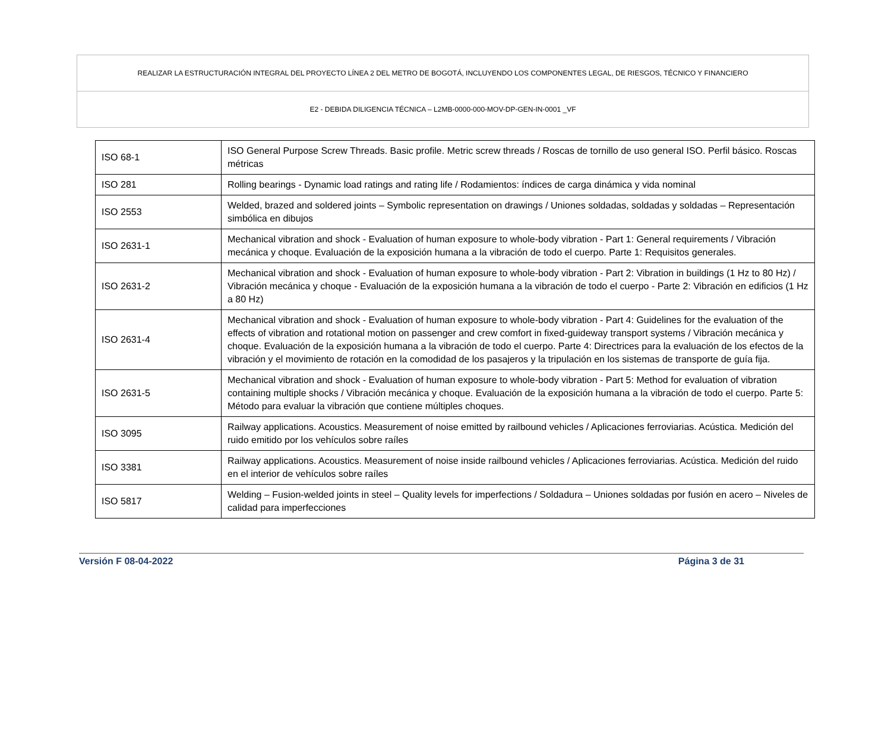| REALIZAR LA ESTRUCTURACIÓN INTEGRAL DEL PROYECTO LÍNEA 2 DEL METRO DE BOGOTÁ, INCLUYENDO LOS COMPONENTES LEGAL, DE RIESGOS, TÉCNICO Y FINANCIERO |
| E2 - DEBIDA DILIGENCIA TÉCNICA – L2MB-0000-000-MOV-DP-GEN-IN-0001 _VF |
| ISO 68-1 | ISO General Purpose Screw Threads. Basic profile. Metric screw threads / Roscas de tornillo de uso general ISO. Perfil básico. Roscas métricas |
| ISO 281 | Rolling bearings - Dynamic load ratings and rating life / Rodamientos: índices de carga dinámica y vida nominal |
| ISO 2553 | Welded, brazed and soldered joints – Symbolic representation on drawings / Uniones soldadas, soldadas y soldadas – Representación simbólica en dibujos |
| ISO 2631-1 | Mechanical vibration and shock - Evaluation of human exposure to whole-body vibration - Part 1: General requirements / Vibración mecánica y choque. Evaluación de la exposición humana a la vibración de todo el cuerpo. Parte 1: Requisitos generales. |
| ISO 2631-2 | Mechanical vibration and shock - Evaluation of human exposure to whole-body vibration - Part 2: Vibration in buildings (1 Hz to 80 Hz) / Vibración mecánica y choque - Evaluación de la exposición humana a la vibración de todo el cuerpo - Parte 2: Vibración en edificios (1 Hz a 80 Hz) |
| ISO 2631-4 | Mechanical vibration and shock - Evaluation of human exposure to whole-body vibration - Part 4: Guidelines for the evaluation of the effects of vibration and rotational motion on passenger and crew comfort in fixed-guideway transport systems / Vibración mecánica y choque. Evaluación de la exposición humana a la vibración de todo el cuerpo. Parte 4: Directrices para la evaluación de los efectos de la vibración y el movimiento de rotación en la comodidad de los pasajeros y la tripulación en los sistemas de transporte de guía fija. |
| ISO 2631-5 | Mechanical vibration and shock - Evaluation of human exposure to whole-body vibration - Part 5: Method for evaluation of vibration containing multiple shocks / Vibración mecánica y choque. Evaluación de la exposición humana a la vibración de todo el cuerpo. Parte 5: Método para evaluar la vibración que contiene múltiples choques. |
| ISO 3095 | Railway applications. Acoustics. Measurement of noise emitted by railbound vehicles / Aplicaciones ferroviarias. Acústica. Medición del ruido emitido por los vehículos sobre raíles |
| ISO 3381 | Railway applications. Acoustics. Measurement of noise inside railbound vehicles / Aplicaciones ferroviarias. Acústica. Medición del ruido en el interior de vehículos sobre raíles |
| ISO 5817 | Welding – Fusion-welded joints in steel – Quality levels for imperfections / Soldadura – Uniones soldadas por fusión en acero – Niveles de calidad para imperfecciones |
Versión F 08-04-2022 Página 3 de 31